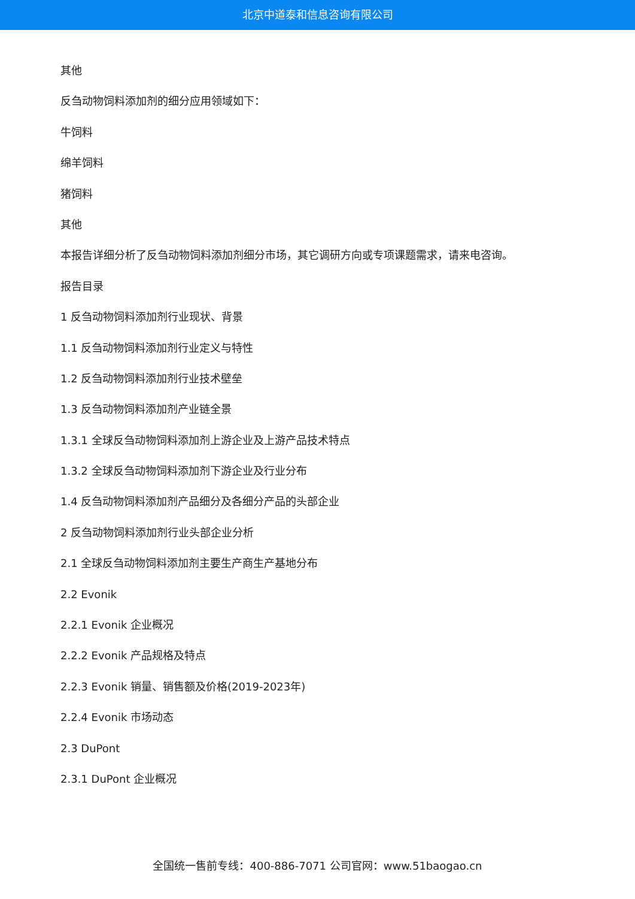北京中道泰和信息咨询有限公司
其他
反刍动物饲料添加剂的细分应用领域如下：
牛饲料
绵羊饲料
猪饲料
其他
本报告详细分析了反刍动物饲料添加剂细分市场，其它调研方向或专项课题需求，请来电咨询。
报告目录
1 反刍动物饲料添加剂行业现状、背景
1.1 反刍动物饲料添加剂行业定义与特性
1.2 反刍动物饲料添加剂行业技术壁垒
1.3 反刍动物饲料添加剂产业链全景
1.3.1 全球反刍动物饲料添加剂上游企业及上游产品技术特点
1.3.2 全球反刍动物饲料添加剂下游企业及行业分布
1.4 反刍动物饲料添加剂产品细分及各细分产品的头部企业
2 反刍动物饲料添加剂行业头部企业分析
2.1 全球反刍动物饲料添加剂主要生产商生产基地分布
2.2 Evonik
2.2.1 Evonik 企业概况
2.2.2 Evonik 产品规格及特点
2.2.3 Evonik 销量、销售额及价格(2019-2023年)
2.2.4 Evonik 市场动态
2.3 DuPont
2.3.1 DuPont 企业概况
全国统一售前专线：400-886-7071 公司官网：www.51baogao.cn